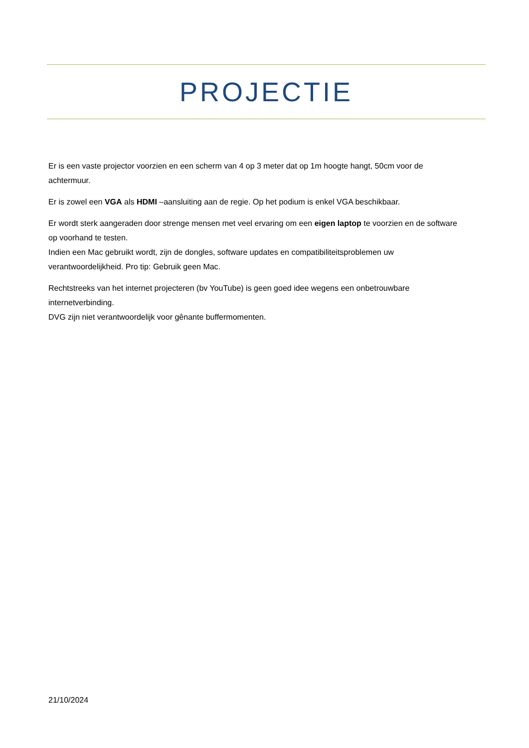PROJECTIE
Er is een vaste projector voorzien en een scherm van 4 op 3 meter dat op 1m hoogte hangt, 50cm voor de achtermuur.
Er is zowel een VGA als HDMI –aansluiting aan de regie. Op het podium is enkel VGA beschikbaar.
Er wordt sterk aangeraden door strenge mensen met veel ervaring om een eigen laptop te voorzien en de software op voorhand te testen.
Indien een Mac gebruikt wordt, zijn de dongles, software updates en compatibiliteitsproblemen uw verantwoordelijkheid. Pro tip: Gebruik geen Mac.
Rechtstreeks van het internet projecteren (bv YouTube) is geen goed idee wegens een onbetrouwbare internetverbinding.
DVG zijn niet verantwoordelijk voor gênante buffermomenten.
21/10/2024